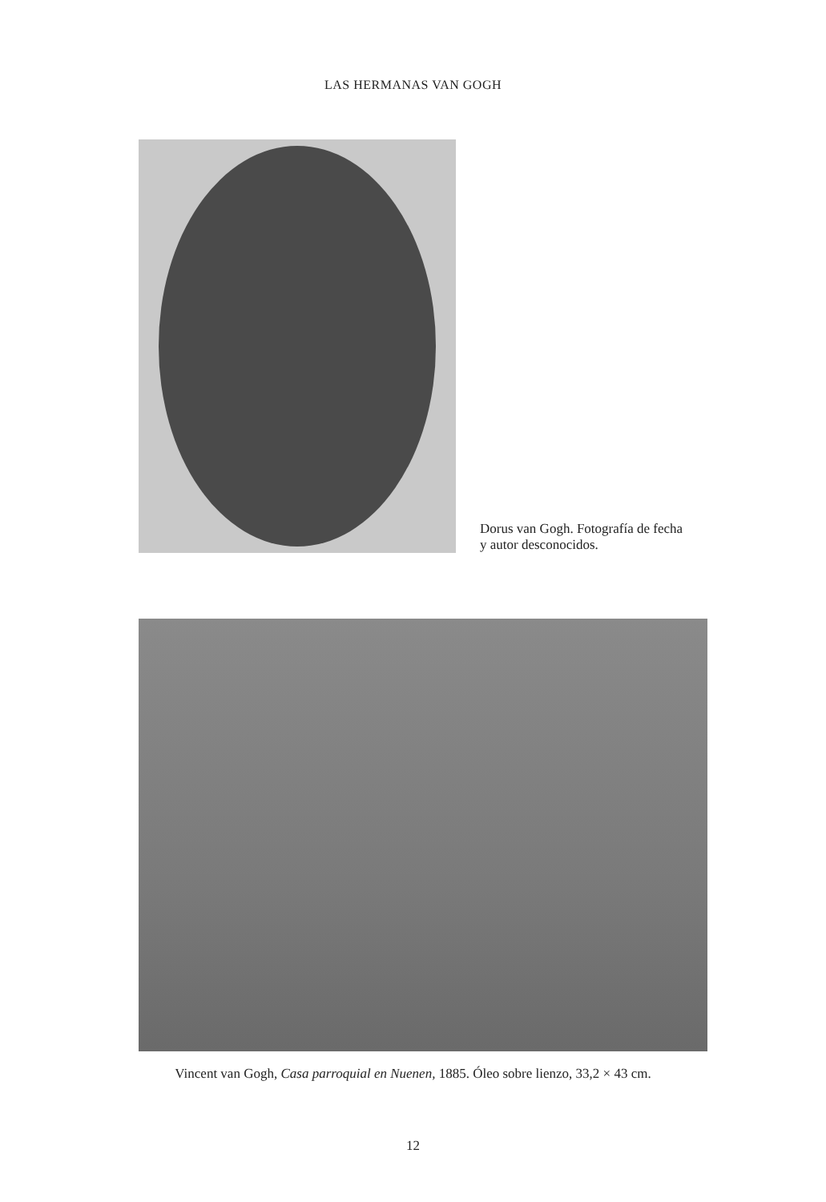LAS HERMANAS VAN GOGH
Dorus van Gogh. Fotografía de fecha
y autor desconocidos.
Vincent van Gogh, Casa parroquial en Nuenen, 1885. Óleo sobre lienzo, 33,2 × 43 cm.
12